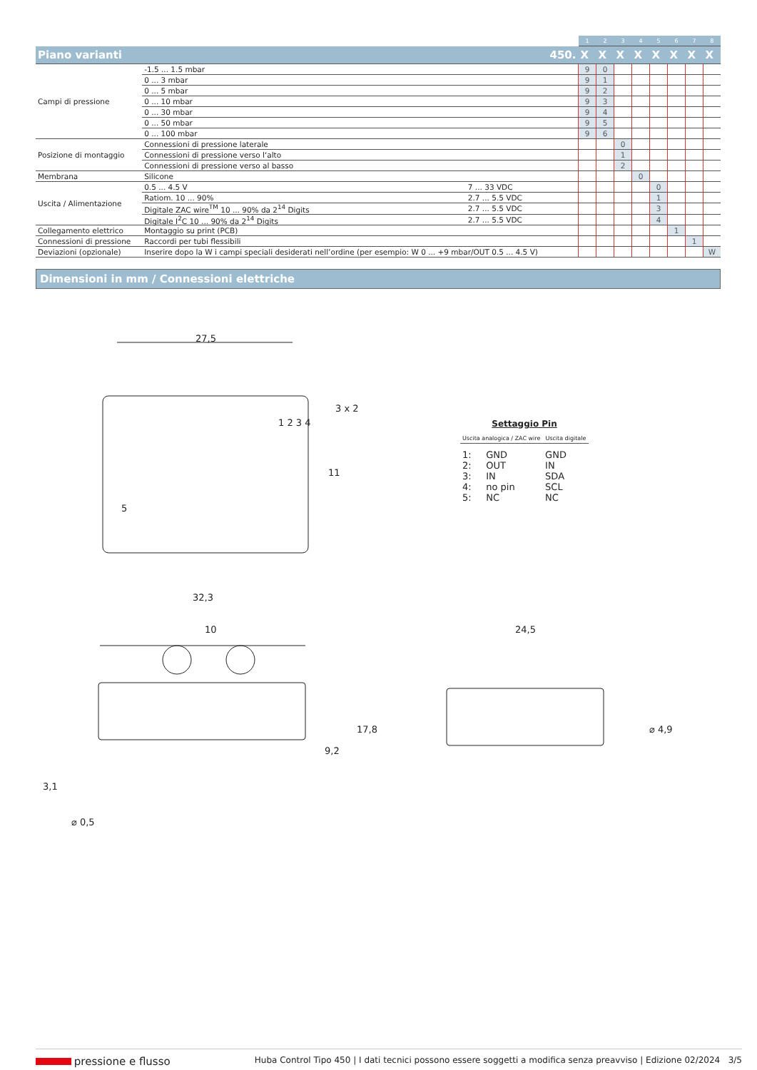| | | | 1 | 2 | 3 | 4 | 5 | 6 | 7 | 8 |
| --- | --- | --- | --- | --- | --- | --- | --- | --- | --- | --- |
| Piano varianti | | 450. | X | X | X | X | X | X | X | X |
| Campi di pressione | -1.5 ... 1.5 mbar | | 9 | 0 | | | | | | |
| | 0 ... 3 mbar | | 9 | 1 | | | | | | |
| | 0 ... 5 mbar | | 9 | 2 | | | | | | |
| | 0 ... 10 mbar | | 9 | 3 | | | | | | |
| | 0 ... 30 mbar | | 9 | 4 | | | | | | |
| | 0 ... 50 mbar | | 9 | 5 | | | | | | |
| | 0 ... 100 mbar | | 9 | 6 | | | | | | |
| Posizione di montaggio | Connessioni di pressione laterale | | | | 0 | | | | | |
| | Connessioni di pressione verso l‘alto | | | | 1 | | | | | |
| | Connessioni di pressione verso al basso | | | | 2 | | | | | |
| Membrana | Silicone | | | | | 0 | | | | |
| Uscita / Alimentazione | 0.5 ... 4.5 V | 7 ... 33 VDC | | | | | 0 | | | |
| | Ratiom. 10 ... 90% | 2.7 ... 5.5 VDC | | | | | 1 | | | |
| | Digitale ZAC wire<sup>TM</sup> 10 ... 90% da 2<sup>14</sup> Digits | 2.7 ... 5.5 VDC | | | | | 3 | | | |
| | Digitale I<sup>2</sup>C 10 ... 90% da 2<sup>14</sup> Digits | 2.7 ... 5.5 VDC | | | | | 4 | | | |
| Collegamento elettrico | Montaggio su print (PCB) | | | | | | | 1 | | |
| Connessioni di pressione | Raccordi per tubi flessibili | | | | | | | | 1 | |
| Deviazioni (opzionale) | Inserire dopo la W i campi speciali desiderati nell’ordine (per esempio: W 0 ... +9 mbar/OUT 0.5 ... 4.5 V) | | | | | | | | | W |
Dimensioni in mm / Connessioni elettriche
27,5
32,3
10 24,5
3 x 2
11
17,8
9,2
3,1
⌀ 0,5
⌀ 4,9
1 2 3 4
5
Settaggio Pin
| Uscita analogica / ZAC wire | Uscita digitale |
| 1: | GND | GND |
| 2: | OUT | IN |
| 3: | IN | SDA |
| 4: | no pin | SCL |
| 5: | NC | NC |
pressione e flusso Huba Control Tipo 450 | I dati tecnici possono essere soggetti a modifica senza preavviso | Edizione 02/2024 3/5